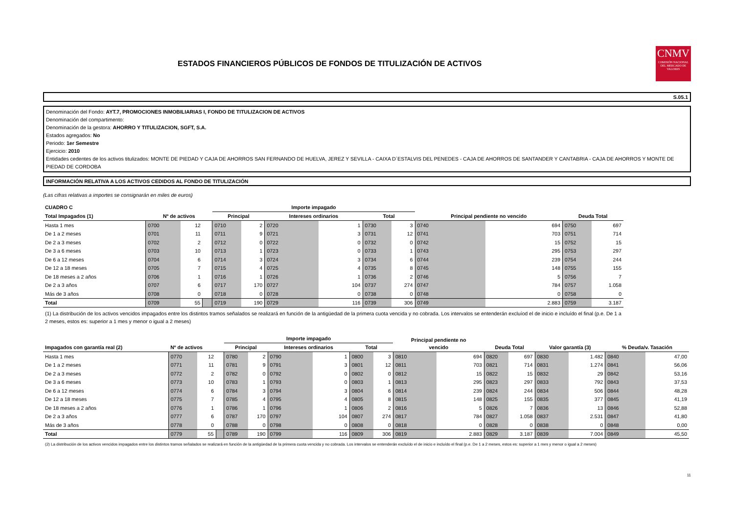ESTADOS FINANCIEROS PÚBLICOS DE FONDOS DE TITULIZACIÓN DE ACTIVOS
CNMV
COMISIÓN NACIONAL DEL MERCADO DE VALORES
S.05.1
Denominación del Fondo: AYT.7, PROMOCIONES INMOBILIARIAS I, FONDO DE TITULIZACION DE ACTIVOS
Denominación del compartimento:
Denominación de la gestora: AHORRO Y TITULIZACION, SGFT, S.A.
Estados agregados: No
Periodo: 1er Semestre
Ejercicio: 2010
Entidades cedentes de los activos titulizados: MONTE DE PIEDAD Y CAJA DE AHORROS SAN FERNANDO DE HUELVA, JEREZ Y SEVILLA - CAIXA D´ESTALVIS DEL PENEDES - CAJA DE AHORROS DE SANTANDER Y CANTABRIA - CAJA DE AHORROS Y MONTE DE PIEDAD DE CORDOBA
INFORMACIÓN RELATIVA A LOS ACTIVOS CEDIDOS AL FONDO DE TITULIZACIÓN
(Las cifras relativas a importes se consignarán en miles de euros)
| CUADRO C | | | | Importe impagado | | | | | | | | | |
| --- | --- | --- | --- | --- | --- | --- | --- | --- | --- | --- | --- | --- | --- |
| Total Impagados (1) | Nº de activos | | | Principal | | Intereses ordinarios | | Total | | Principal pendiente no vencido | | Deuda Total | |
| Hasta 1 mes | 0700 | 12 | | 0710 | 2 | 0720 | 1 | 0730 | 3 | 0740 | 694 | 0750 | 697 |
| De 1 a 2 meses | 0701 | 11 | | 0711 | 9 | 0721 | 3 | 0731 | 12 | 0741 | 703 | 0751 | 714 |
| De 2 a 3 meses | 0702 | 2 | | 0712 | 0 | 0722 | 0 | 0732 | 0 | 0742 | 15 | 0752 | 15 |
| De 3 a 6 meses | 0703 | 10 | | 0713 | 1 | 0723 | 0 | 0733 | 1 | 0743 | 295 | 0753 | 297 |
| De 6 a 12 meses | 0704 | 6 | | 0714 | 3 | 0724 | 3 | 0734 | 6 | 0744 | 239 | 0754 | 244 |
| De 12 a 18 meses | 0705 | 7 | | 0715 | 4 | 0725 | 4 | 0735 | 8 | 0745 | 148 | 0755 | 155 |
| De 18 meses a 2 años | 0706 | 1 | | 0716 | 1 | 0726 | 1 | 0736 | 2 | 0746 | 5 | 0756 | 7 |
| De 2 a 3 años | 0707 | 6 | | 0717 | 170 | 0727 | 104 | 0737 | 274 | 0747 | 784 | 0757 | 1.058 |
| Más de 3 años | 0708 | 0 | | 0718 | 0 | 0728 | 0 | 0738 | 0 | 0748 | 0 | 0758 | 0 |
| Total | 0709 | 55 | | 0719 | 190 | 0729 | 116 | 0739 | 306 | 0749 | 2.883 | 0759 | 3.187 |
(1) La distribución de los activos vencidos impagados entre los distintos tramos señalados se realizará en función de la antigüedad de la primera cuota vencida y no cobrada. Los intervalos se entenderán excluíod el de inicio e incluído el final (p.e. De 1 a 2 meses, estos es: superior a 1 mes y menor o igual a 2 meses)
| | | | | Importe impagado | | | | | | Principal pendiente no | | | | | | | |
| --- | --- | --- | --- | --- | --- | --- | --- | --- | --- | --- | --- | --- | --- | --- | --- | --- | --- |
| Impagados con garantía real (2) | Nº de activos | | | Principal | | Intereses ordinarios | | Total | | vencido | | Deuda Total | | Valor garantía (3) | | % Deuda/v. Tasación | |
| Hasta 1 mes | 0770 | 12 | | 0780 | 2 | 0790 | 1 | 0800 | 3 | 0810 | 694 | 0820 | 697 | 0830 | 1.482 | 0840 | 47,00 |
| De 1 a 2 meses | 0771 | 11 | | 0781 | 9 | 0791 | 3 | 0801 | 12 | 0811 | 703 | 0821 | 714 | 0831 | 1.274 | 0841 | 56,06 |
| De 2 a 3 meses | 0772 | 2 | | 0782 | 0 | 0792 | 0 | 0802 | 0 | 0812 | 15 | 0822 | 15 | 0832 | 29 | 0842 | 53,16 |
| De 3 a 6 meses | 0773 | 10 | | 0783 | 1 | 0793 | 0 | 0803 | 1 | 0813 | 295 | 0823 | 297 | 0833 | 792 | 0843 | 37,53 |
| De 6 a 12 meses | 0774 | 6 | | 0784 | 3 | 0794 | 3 | 0804 | 6 | 0814 | 239 | 0824 | 244 | 0834 | 506 | 0844 | 48,28 |
| De 12 a 18 meses | 0775 | 7 | | 0785 | 4 | 0795 | 4 | 0805 | 8 | 0815 | 148 | 0825 | 155 | 0835 | 377 | 0845 | 41,19 |
| De 18 meses a 2 años | 0776 | 1 | | 0786 | 1 | 0796 | 1 | 0806 | 2 | 0816 | 5 | 0826 | 7 | 0836 | 13 | 0846 | 52,88 |
| De 2 a 3 años | 0777 | 6 | | 0787 | 170 | 0797 | 104 | 0807 | 274 | 0817 | 784 | 0827 | 1.058 | 0837 | 2.531 | 0847 | 41,80 |
| Más de 3 años | 0778 | 0 | | 0788 | 0 | 0798 | 0 | 0808 | 0 | 0818 | 0 | 0828 | 0 | 0838 | 0 | 0848 | 0,00 |
| Total | 0779 | 55 | | 0789 | 190 | 0799 | 116 | 0809 | 306 | 0819 | 2.883 | 0829 | 3.187 | 0839 | 7.004 | 0849 | 45,50 |
(2) La distribución de los activos vencidos impagados entre los distintos tramos señalados se realizará en función de la antigüedad de la primera cuota vencida y no cobrada. Los intervalos se entenderán excluído el de inicio e incluído el final (p.e. De 1 a 2 meses, estos es: superior a 1 mes y menor o igual a 2 meses)
11